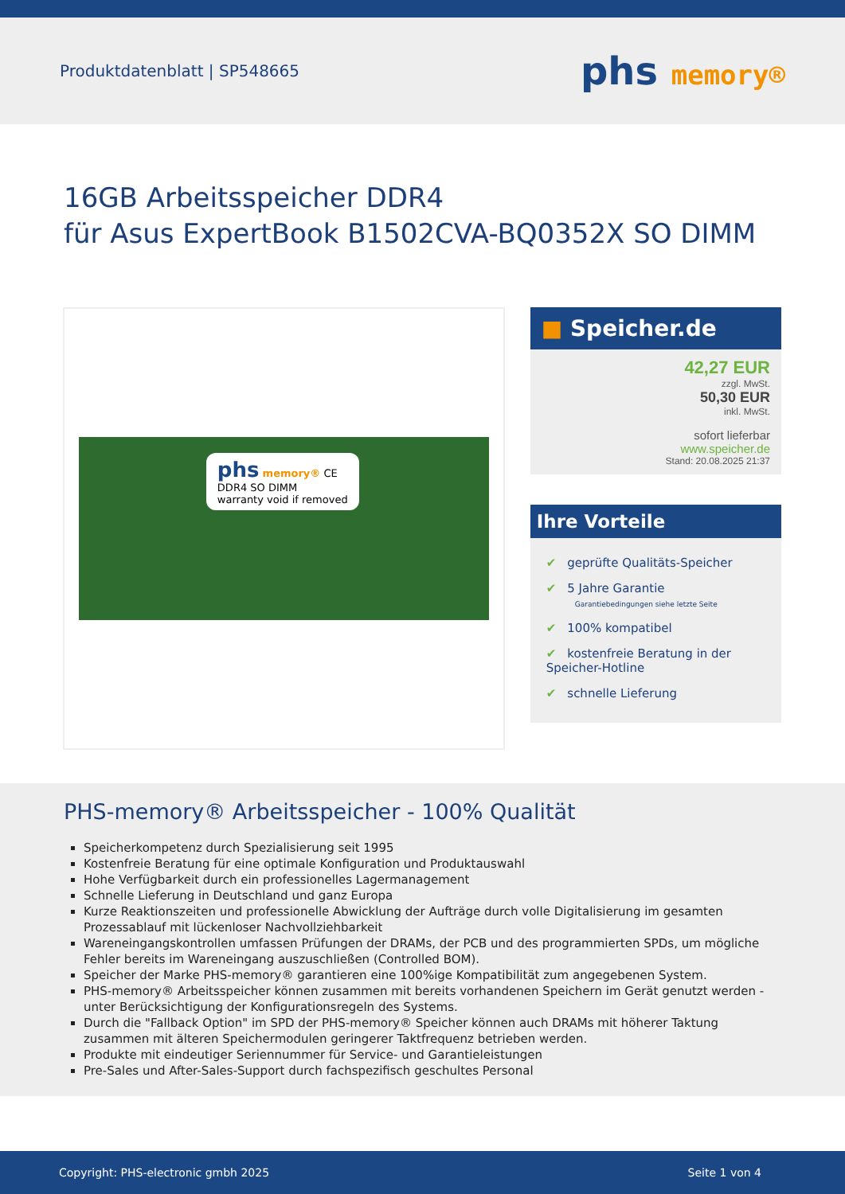Produktdatenblatt | SP548665
phs memory®
16GB Arbeitsspeicher DDR4
für Asus ExpertBook B1502CVA-BQ0352X SO DIMM
phs memory® CE
DDR4 SO DIMM
warranty void if removed
■ Speicher.de
42,27 EUR
zzgl. MwSt.
50,30 EUR
inkl. MwSt.
sofort lieferbar
www.speicher.de
Stand: 20.08.2025 21:37
Ihre Vorteile
✔ geprüfte Qualitäts-Speicher
✔ 5 Jahre Garantie
Garantiebedingungen siehe letzte Seite
✔ 100% kompatibel
✔ kostenfreie Beratung in der Speicher-Hotline
✔ schnelle Lieferung
PHS-memory® Arbeitsspeicher - 100% Qualität
Speicherkompetenz durch Spezialisierung seit 1995
Kostenfreie Beratung für eine optimale Konfiguration und Produktauswahl
Hohe Verfügbarkeit durch ein professionelles Lagermanagement
Schnelle Lieferung in Deutschland und ganz Europa
Kurze Reaktionszeiten und professionelle Abwicklung der Aufträge durch volle Digitalisierung im gesamten Prozessablauf mit lückenloser Nachvollziehbarkeit
Wareneingangskontrollen umfassen Prüfungen der DRAMs, der PCB und des programmierten SPDs, um mögliche Fehler bereits im Wareneingang auszuschließen (Controlled BOM).
Speicher der Marke PHS-memory® garantieren eine 100%ige Kompatibilität zum angegebenen System.
PHS-memory® Arbeitsspeicher können zusammen mit bereits vorhandenen Speichern im Gerät genutzt werden - unter Berücksichtigung der Konfigurationsregeln des Systems.
Durch die "Fallback Option" im SPD der PHS-memory® Speicher können auch DRAMs mit höherer Taktung zusammen mit älteren Speichermodulen geringerer Taktfrequenz betrieben werden.
Produkte mit eindeutiger Seriennummer für Service- und Garantieleistungen
Pre-Sales und After-Sales-Support durch fachspezifisch geschultes Personal
Copyright: PHS-electronic gmbh 2025 Seite 1 von 4